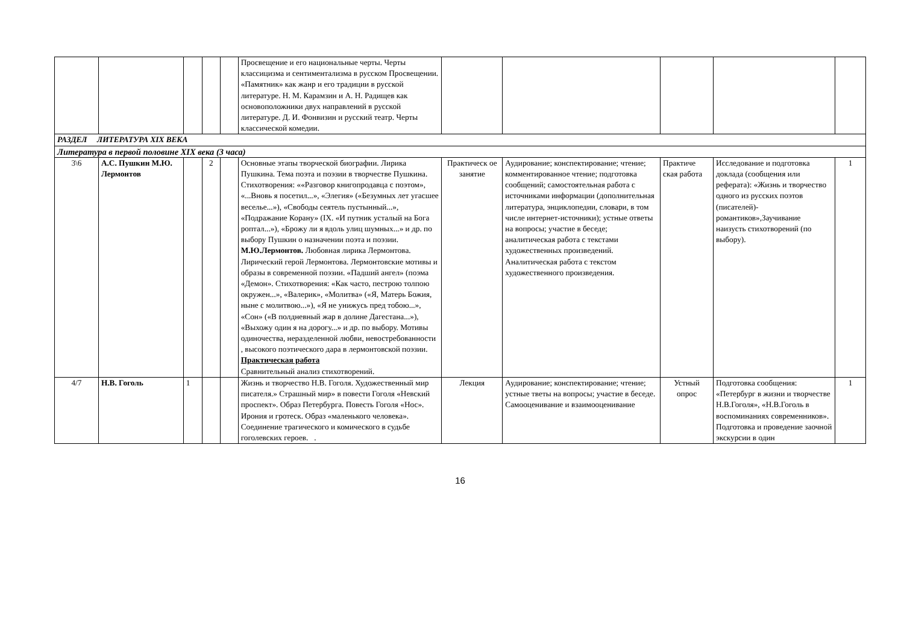| | | | | | Просвещение и его национальные черты. Черты классицизма и сентиментализма в русском Просвещении. «Памятник» как жанр и его традиции в русской литературе. Н. М. Карамзин и А. Н. Радищев как основоположники двух направлений в русской литературе. Д. И. Фонвизин и русский театр. Черты классической комедии. | | | | | |
| РАЗДЕЛ ЛИТЕРАТУРА XIX ВЕКА | | | | | | | | | | |
| Литература в первой половине XIX века (3 часа) | | | | | | | | | | |
| 3\6 | А.С. Пушкин М.Ю. Лермонтов | | 2 | | Основные этапы творческой биографии. Лирика Пушкина. Тема поэта и поэзии в творчестве Пушкина. Стихотворения: ««Разговор книгопродавца с поэтом», «...Вновь я посетил...», «Элегия» («Безумных лет угасшее веселье...»), «Свободы сеятель пустынный...», «Подражание Корану» (IX. «И путник усталый на Бога роптал...»), «Брожу ли я вдоль улиц шумных...» и др. по выбору Пушкин о назначении поэта и поэзии. М.Ю.Лермонтов. Любовная лирика Лермонтова. Лирический герой Лермонтова. Лермонтовские мотивы и образы в современной поэзии. «Падший ангел» (поэма «Демон». Стихотворения: «Как часто, пестрою толпою окружен...», «Валерик», «Молитва» («Я, Матерь Божия, ныне с молитвою...»), «Я не унижусь пред тобою...», «Сон» («В полдневный жар в долине Дагестана...»), «Выхожу один я на дорогу...» и др. по выбору. Мотивы одиночества, неразделенной любви, невостребованности , высокого поэтического дара в лермонтовской поэзии. Практическая работа Сравнительный анализ стихотворений. | Практическ ое занятие | Аудирование; конспектирование; чтение; комментированное чтение; подготовка сообщений; самостоятельная работа с источниками информации (дополнительная литература, энциклопедии, словари, в том числе интернет-источники); устные ответы на вопросы; участие в беседе; аналитическая работа с текстами художественных произведений. Аналитическая работа с текстом художественного произведения. | Практиче ская работа | Исследование и подготовка доклада (сообщения или реферата): «Жизнь и творчество одного из русских поэтов (писателей)-романтиков»,Заучивание наизусть стихотворений (по выбору). | 1 |
| 4/7 | Н.В. Гоголь | 1 | | | Жизнь и творчество Н.В. Гоголя. Художественный мир писателя.» Страшный мир» в повести Гоголя «Невский проспект». Образ Петербурга. Повесть Гоголя «Нос». Ирония и гротеск. Образ «маленького человека». Соединение трагического и комического в судьбе гоголевских героев. . | Лекция | Аудирование; конспектирование; чтение; устные тветы на вопросы; участие в беседе. Самооценивание и взаимооценивание | Устный опрос | Подготовка сообщения: «Петербург в жизни и творчестве Н.В.Гоголя», «Н.В.Гоголь в воспоминаниях современников». Подготовка и проведение заочной экскурсии в один | 1 |
16